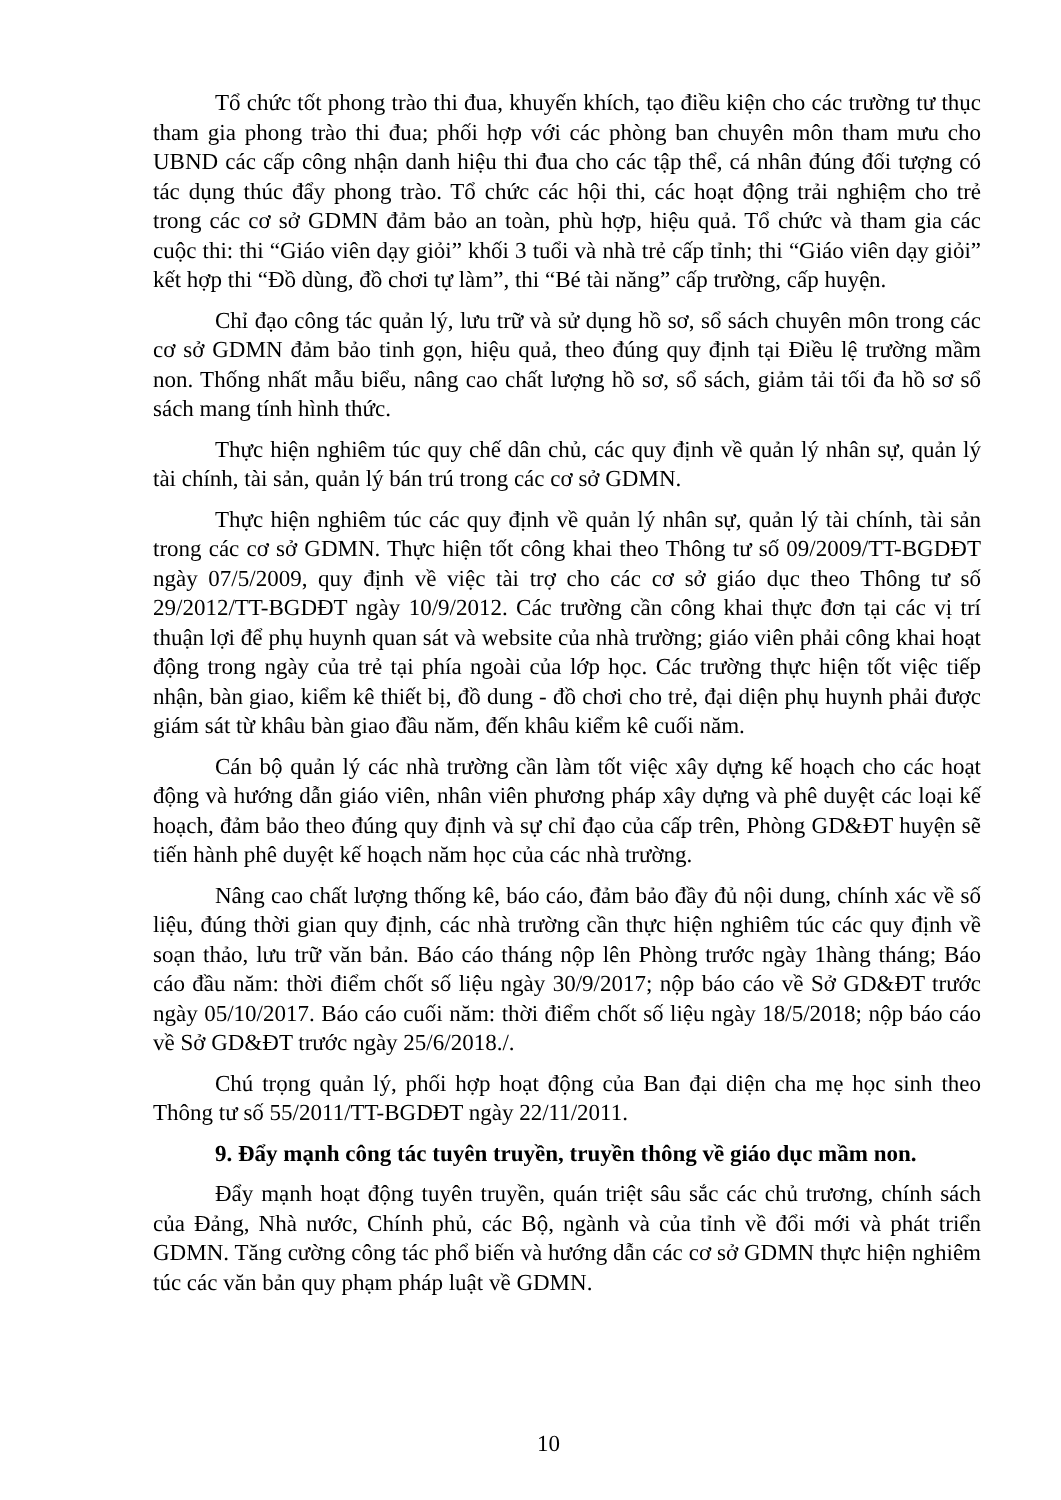Tổ chức tốt phong trào thi đua, khuyến khích, tạo điều kiện cho các trường tư thục tham gia phong trào thi đua; phối hợp với các phòng ban chuyên môn tham mưu cho UBND các cấp công nhận danh hiệu thi đua cho các tập thể, cá nhân đúng đối tượng có tác dụng thúc đẩy phong trào. Tổ chức các hội thi, các hoạt động trải nghiệm cho trẻ trong các cơ sở GDMN đảm bảo an toàn, phù hợp, hiệu quả. Tổ chức và tham gia các cuộc thi: thi “Giáo viên dạy giỏi” khối 3 tuổi và nhà trẻ cấp tỉnh; thi “Giáo viên dạy giỏi” kết hợp thi “Đồ dùng, đồ chơi tự làm”, thi “Bé tài năng” cấp trường, cấp huyện.
Chỉ đạo công tác quản lý, lưu trữ và sử dụng hồ sơ, sổ sách chuyên môn trong các cơ sở GDMN đảm bảo tinh gọn, hiệu quả, theo đúng quy định tại Điều lệ trường mầm non. Thống nhất mẫu biểu, nâng cao chất lượng hồ sơ, sổ sách, giảm tải tối đa hồ sơ sổ sách mang tính hình thức.
Thực hiện nghiêm túc quy chế dân chủ, các quy định về quản lý nhân sự, quản lý tài chính, tài sản, quản lý bán trú trong các cơ sở GDMN.
Thực hiện nghiêm túc các quy định về quản lý nhân sự, quản lý tài chính, tài sản trong các cơ sở GDMN. Thực hiện tốt công khai theo Thông tư số 09/2009/TT-BGDĐT ngày 07/5/2009, quy định về việc tài trợ cho các cơ sở giáo dục theo Thông tư số 29/2012/TT-BGDĐT ngày 10/9/2012. Các trường cần công khai thực đơn tại các vị trí thuận lợi để phụ huynh quan sát và website của nhà trường; giáo viên phải công khai hoạt động trong ngày của trẻ tại phía ngoài của lớp học. Các trường thực hiện tốt việc tiếp nhận, bàn giao, kiểm kê thiết bị, đồ dung - đồ chơi cho trẻ, đại diện phụ huynh phải được giám sát từ khâu bàn giao đầu năm, đến khâu kiểm kê cuối năm.
Cán bộ quản lý các nhà trường cần làm tốt việc xây dựng kế hoạch cho các hoạt động và hướng dẫn giáo viên, nhân viên phương pháp xây dựng và phê duyệt các loại kế hoạch, đảm bảo theo đúng quy định và sự chỉ đạo của cấp trên, Phòng GD&ĐT huyện sẽ tiến hành phê duyệt kế hoạch năm học của các nhà trường.
Nâng cao chất lượng thống kê, báo cáo, đảm bảo đầy đủ nội dung, chính xác về số liệu, đúng thời gian quy định, các nhà trường cần thực hiện nghiêm túc các quy định về soạn thảo, lưu trữ văn bản. Báo cáo tháng nộp lên Phòng trước ngày 1hàng tháng; Báo cáo đầu năm: thời điểm chốt số liệu ngày 30/9/2017; nộp báo cáo về Sở GD&ĐT trước ngày 05/10/2017. Báo cáo cuối năm: thời điểm chốt số liệu ngày 18/5/2018; nộp báo cáo về Sở GD&ĐT trước ngày 25/6/2018./.
Chú trọng quản lý, phối hợp hoạt động của Ban đại diện cha mẹ học sinh theo Thông tư số 55/2011/TT-BGDĐT ngày 22/11/2011.
9. Đẩy mạnh công tác tuyên truyền, truyền thông về giáo dục mầm non.
Đẩy mạnh hoạt động tuyên truyền, quán triệt sâu sắc các chủ trương, chính sách của Đảng, Nhà nước, Chính phủ, các Bộ, ngành và của tỉnh về đổi mới và phát triển GDMN. Tăng cường công tác phổ biến và hướng dẫn các cơ sở GDMN thực hiện nghiêm túc các văn bản quy phạm pháp luật về GDMN.
10